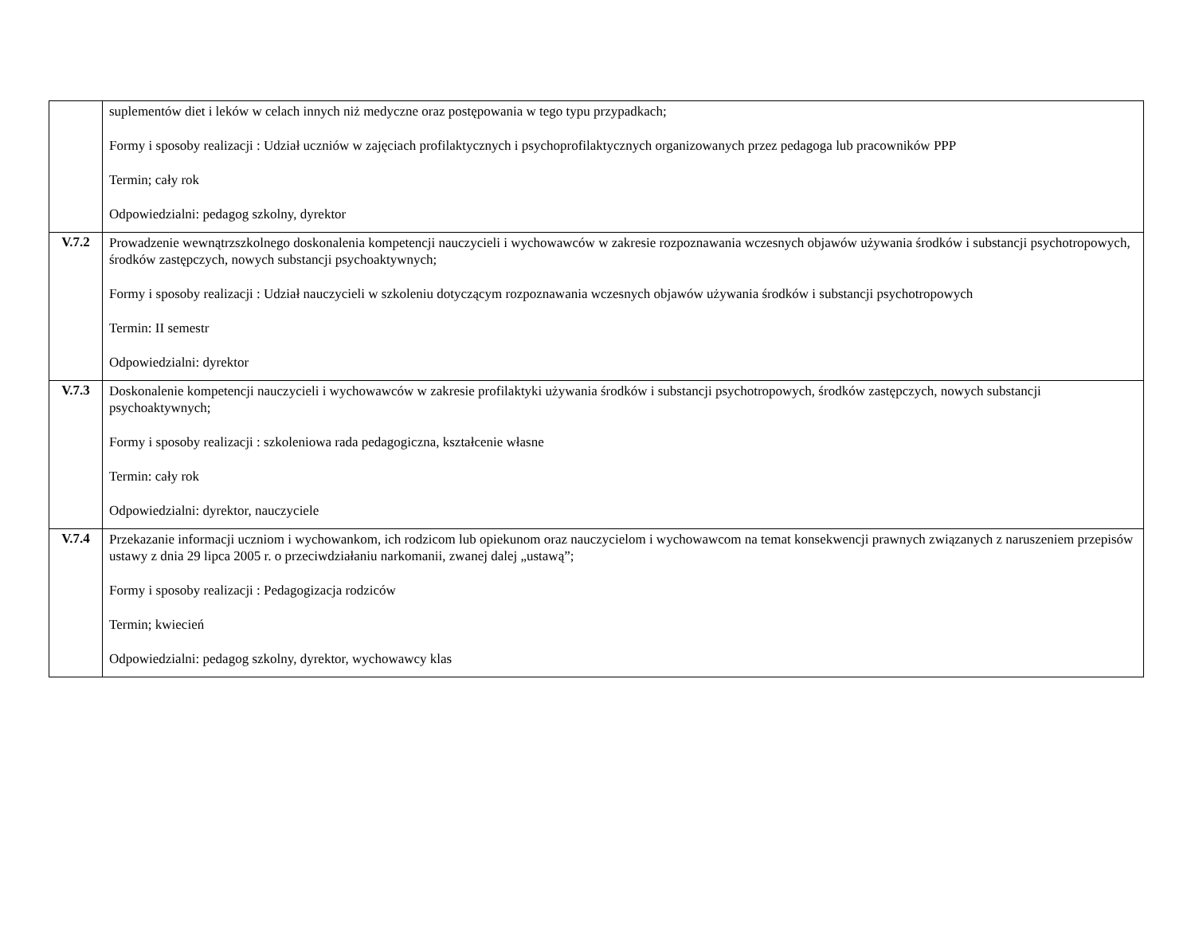| | suplementów diet i leków w celach innych niż medyczne oraz postępowania w tego typu przypadkach; Formy i sposoby realizacji : Udział uczniów w zajęciach profilaktycznych i psychoprofilaktycznych organizowanych przez pedagoga lub pracowników PPP Termin; cały rok Odpowiedzialni: pedagog szkolny, dyrektor |
| V.7.2 | Prowadzenie wewnątrzszkolnego doskonalenia kompetencji nauczycieli i wychowawców w zakresie rozpoznawania wczesnych objawów używania środków i substancji psychotropowych, środków zastępczych, nowych substancji psychoaktywnych; Formy i sposoby realizacji : Udział nauczycieli w szkoleniu dotyczącym rozpoznawania wczesnych objawów używania środków i substancji psychotropowych Termin: II semestr Odpowiedzialni: dyrektor |
| V.7.3 | Doskonalenie kompetencji nauczycieli i wychowawców w zakresie profilaktyki używania środków i substancji psychotropowych, środków zastępczych, nowych substancji psychoaktywnych; Formy i sposoby realizacji : szkoleniowa rada pedagogiczna, kształcenie własne Termin: cały rok Odpowiedzialni: dyrektor, nauczyciele |
| V.7.4 | Przekazanie informacji uczniom i wychowankom, ich rodzicom lub opiekunom oraz nauczycielom i wychowawcom na temat konsekwencji prawnych związanych z naruszeniem przepisów ustawy z dnia 29 lipca 2005 r. o przeciwdziałaniu narkomanii, zwanej dalej „ustawą”; Formy i sposoby realizacji : Pedagogizacja rodziców Termin; kwiecień Odpowiedzialni: pedagog szkolny, dyrektor, wychowawcy klas |